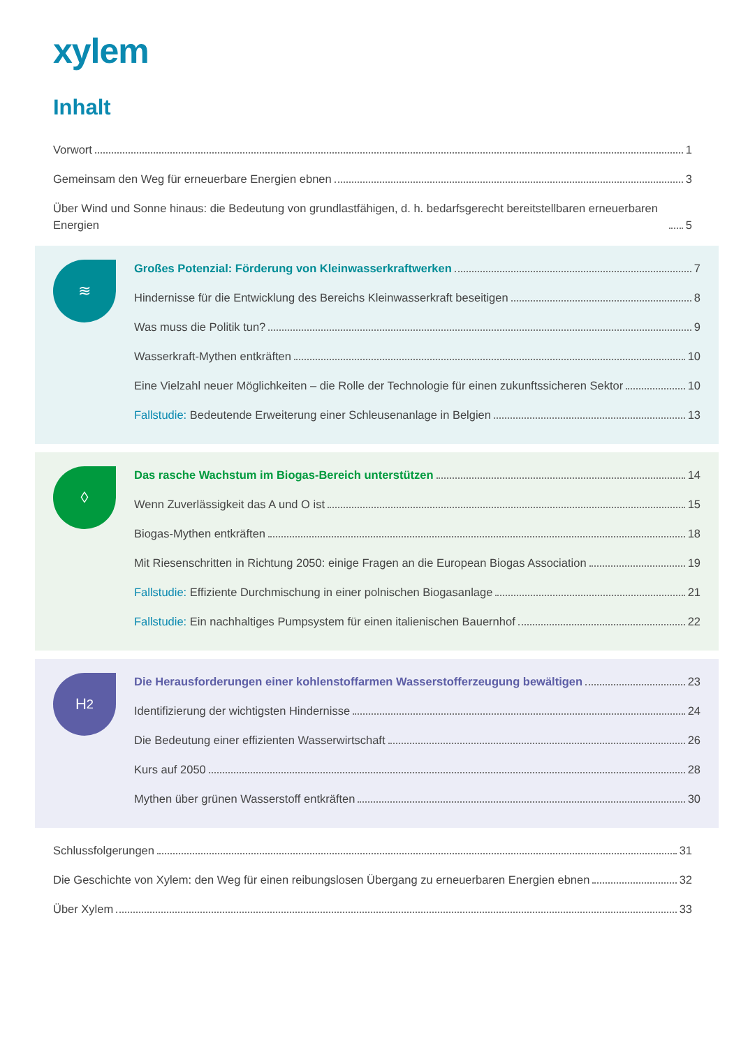xylem
Inhalt
Vorwort 1
Gemeinsam den Weg für erneuerbare Energien ebnen 3
Über Wind und Sonne hinaus: die Bedeutung von grundlastfähigen, d. h. bedarfsgerecht bereitstellbaren erneuerbaren Energien 5
≋
Großes Potenzial: Förderung von Kleinwasserkraftwerken 7
Hindernisse für die Entwicklung des Bereichs Kleinwasserkraft beseitigen 8
Was muss die Politik tun? 9
Wasserkraft-Mythen entkräften 10
Eine Vielzahl neuer Möglichkeiten – die Rolle der Technologie für einen zukunftssicheren Sektor 10
Fallstudie: Bedeutende Erweiterung einer Schleusenanlage in Belgien 13
◊
Das rasche Wachstum im Biogas-Bereich unterstützen 14
Wenn Zuverlässigkeit das A und O ist 15
Biogas-Mythen entkräften 18
Mit Riesenschritten in Richtung 2050: einige Fragen an die European Biogas Association 19
Fallstudie: Effiziente Durchmischung in einer polnischen Biogasanlage 21
Fallstudie: Ein nachhaltiges Pumpsystem für einen italienischen Bauernhof 22
H<sub>2</sub>
Die Herausforderungen einer kohlenstoffarmen Wasserstofferzeugung bewältigen 23
Identifizierung der wichtigsten Hindernisse 24
Die Bedeutung einer effizienten Wasserwirtschaft 26
Kurs auf 2050 28
Mythen über grünen Wasserstoff entkräften 30
Schlussfolgerungen 31
Die Geschichte von Xylem: den Weg für einen reibungslosen Übergang zu erneuerbaren Energien ebnen 32
Über Xylem 33